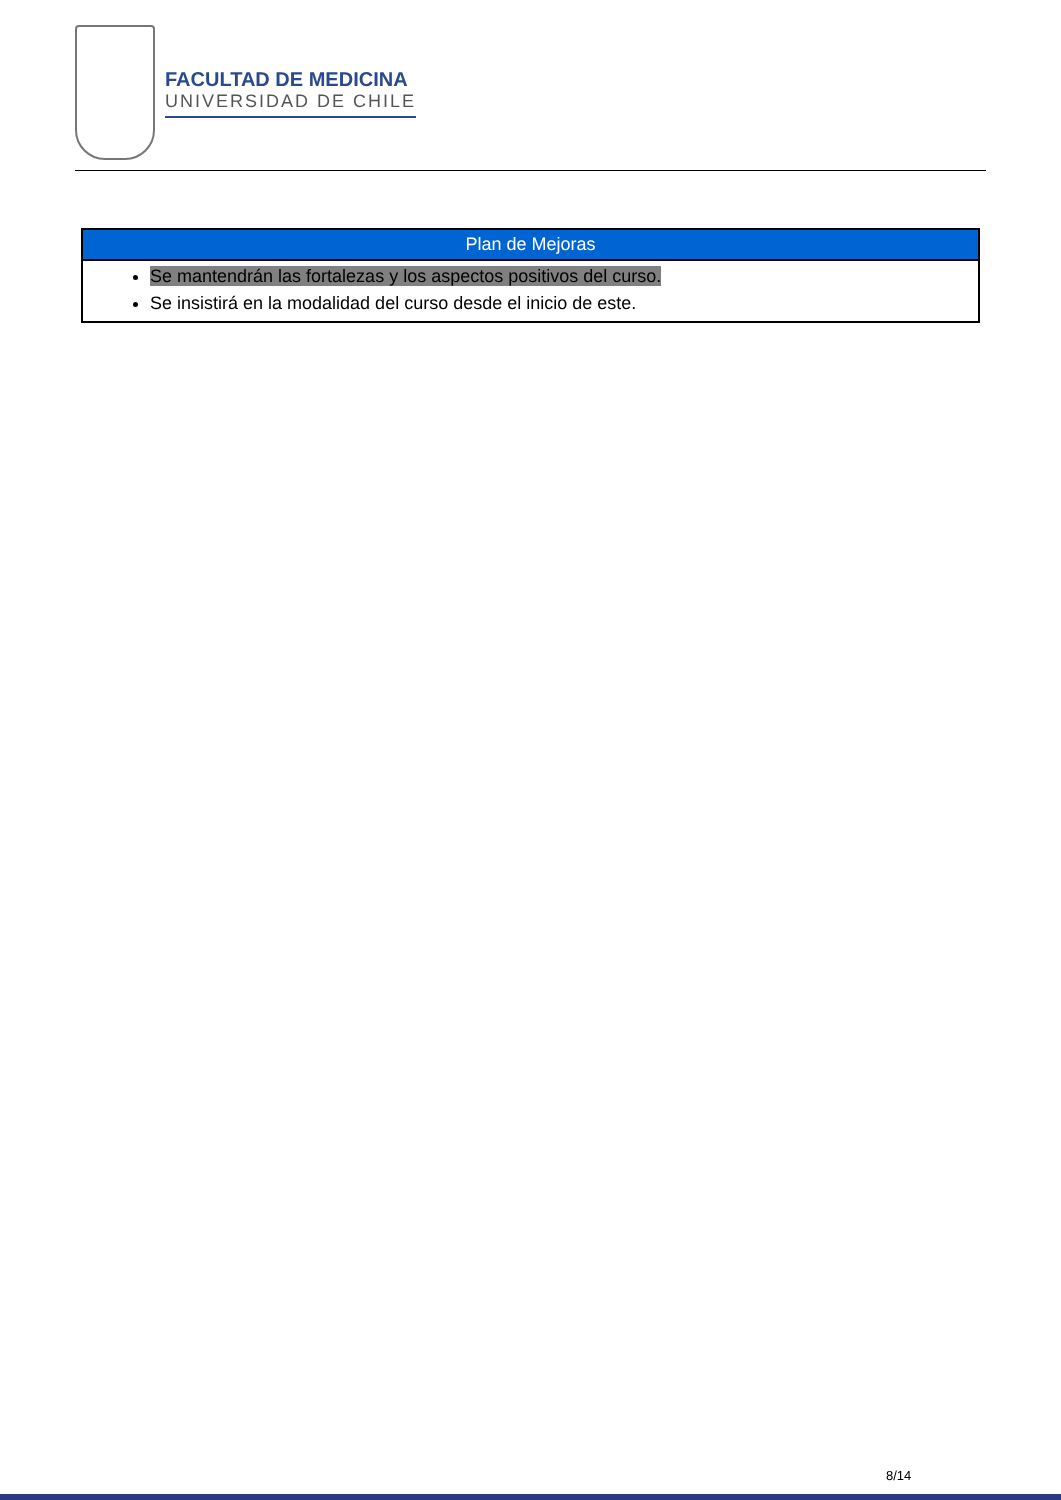FACULTAD DE MEDICINA
UNIVERSIDAD DE CHILE
| Plan de Mejoras |
| --- |
| Se mantendrán las fortalezas y los aspectos positivos del curso. Se insistirá en la modalidad del curso desde el inicio de este. |
8/14